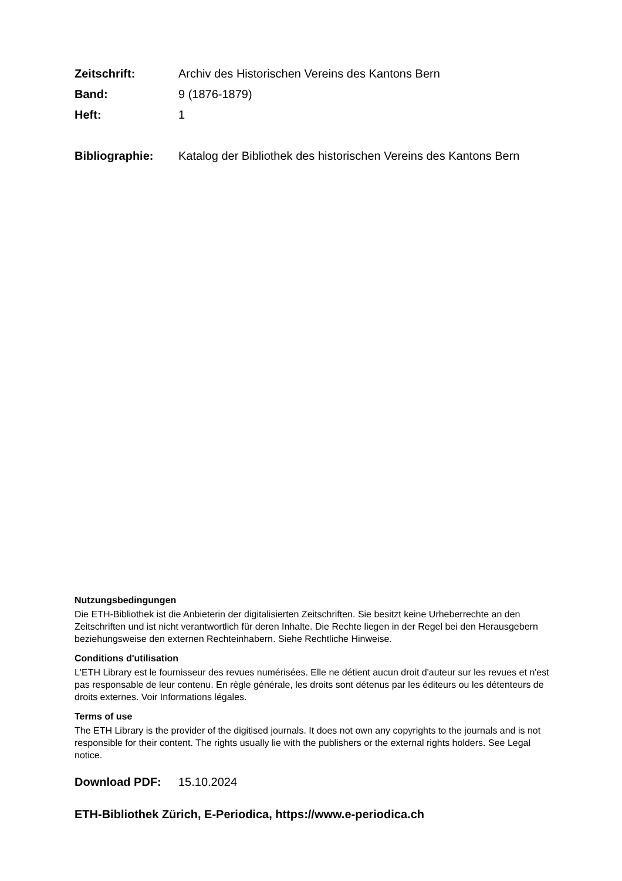Zeitschrift: Archiv des Historischen Vereins des Kantons Bern
Band: 9 (1876-1879)
Heft: 1
Bibliographie: Katalog der Bibliothek des historischen Vereins des Kantons Bern
Nutzungsbedingungen
Die ETH-Bibliothek ist die Anbieterin der digitalisierten Zeitschriften. Sie besitzt keine Urheberrechte an den Zeitschriften und ist nicht verantwortlich für deren Inhalte. Die Rechte liegen in der Regel bei den Herausgebern beziehungsweise den externen Rechteinhabern. Siehe Rechtliche Hinweise.
Conditions d'utilisation
L'ETH Library est le fournisseur des revues numérisées. Elle ne détient aucun droit d'auteur sur les revues et n'est pas responsable de leur contenu. En règle générale, les droits sont détenus par les éditeurs ou les détenteurs de droits externes. Voir Informations légales.
Terms of use
The ETH Library is the provider of the digitised journals. It does not own any copyrights to the journals and is not responsible for their content. The rights usually lie with the publishers or the external rights holders. See Legal notice.
Download PDF: 15.10.2024
ETH-Bibliothek Zürich, E-Periodica, https://www.e-periodica.ch